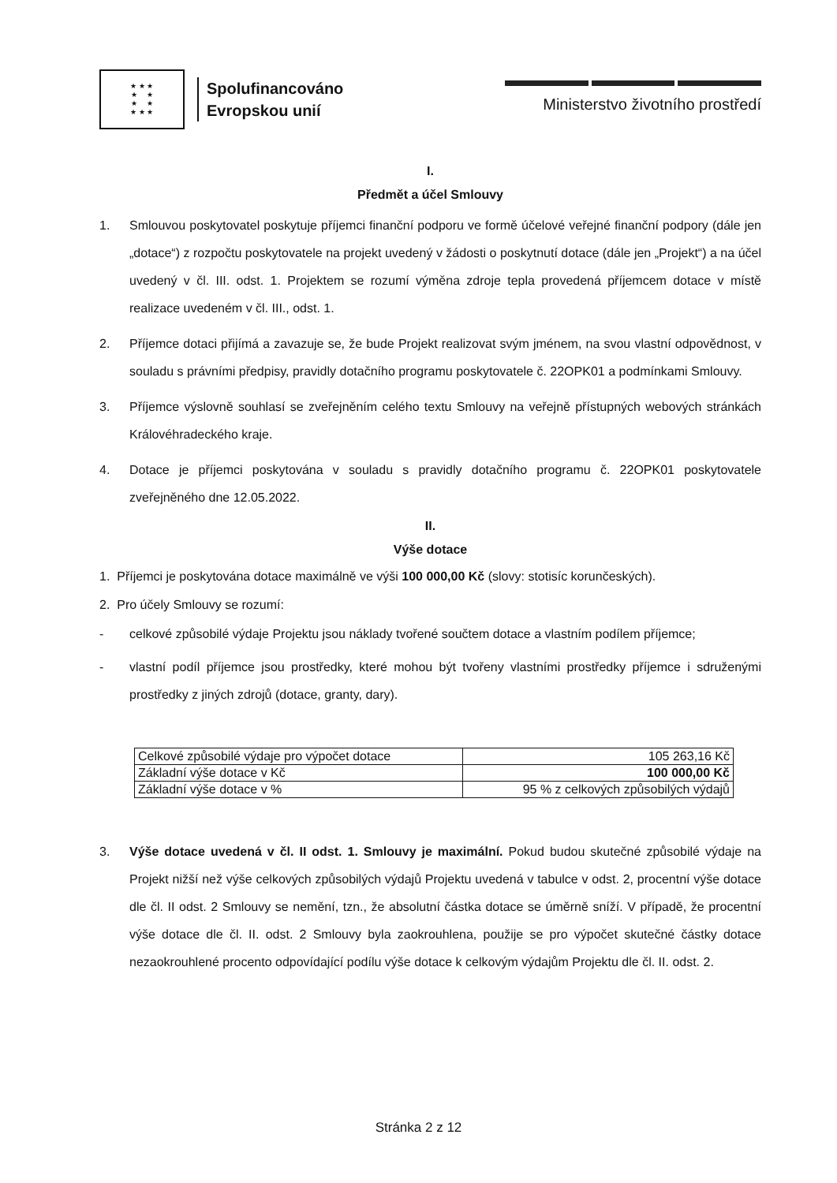★ ★ ★
★ ★
★ ★
★ ★ ★
Spolufinancováno
Evropskou unií
Ministerstvo životního prostředí
I.
Předmět a účel Smlouvy
1. Smlouvou poskytovatel poskytuje příjemci finanční podporu ve formě účelové veřejné finanční podpory (dále jen „dotace“) z rozpočtu poskytovatele na projekt uvedený v žádosti o poskytnutí dotace (dále jen „Projekt“) a na účel uvedený v čl. III. odst. 1. Projektem se rozumí výměna zdroje tepla provedená příjemcem dotace v místě realizace uvedeném v čl. III., odst. 1.
2. Příjemce dotaci přijímá a zavazuje se, že bude Projekt realizovat svým jménem, na svou vlastní odpovědnost, v souladu s právními předpisy, pravidly dotačního programu poskytovatele č. 22OPK01 a podmínkami Smlouvy.
3. Příjemce výslovně souhlasí se zveřejněním celého textu Smlouvy na veřejně přístupných webových stránkách Královéhradeckého kraje.
4. Dotace je příjemci poskytována v souladu s pravidly dotačního programu č. 22OPK01 poskytovatele zveřejněného dne 12.05.2022.
II.
Výše dotace
1. Příjemci je poskytována dotace maximálně ve výši 100 000,00 Kč (slovy: stotisíc korunčeských).
2. Pro účely Smlouvy se rozumí:
- celkové způsobilé výdaje Projektu jsou náklady tvořené součtem dotace a vlastním podílem příjemce;
- vlastní podíl příjemce jsou prostředky, které mohou být tvořeny vlastními prostředky příjemce i sdruženými prostředky z jiných zdrojů (dotace, granty, dary).
| Celkové způsobilé výdaje pro výpočet dotace | 105 263,16 Kč |
| Základní výše dotace v Kč | 100 000,00 Kč |
| Základní výše dotace v % | 95 % z celkových způsobilých výdajů |
3. Výše dotace uvedená v čl. II odst. 1. Smlouvy je maximální. Pokud budou skutečné způsobilé výdaje na Projekt nižší než výše celkových způsobilých výdajů Projektu uvedená v tabulce v odst. 2, procentní výše dotace dle čl. II odst. 2 Smlouvy se nemění, tzn., že absolutní částka dotace se úměrně sníží. V případě, že procentní výše dotace dle čl. II. odst. 2 Smlouvy byla zaokrouhlena, použije se pro výpočet skutečné částky dotace nezaokrouhlené procento odpovídající podílu výše dotace k celkovým výdajům Projektu dle čl. II. odst. 2.
Stránka 2 z 12